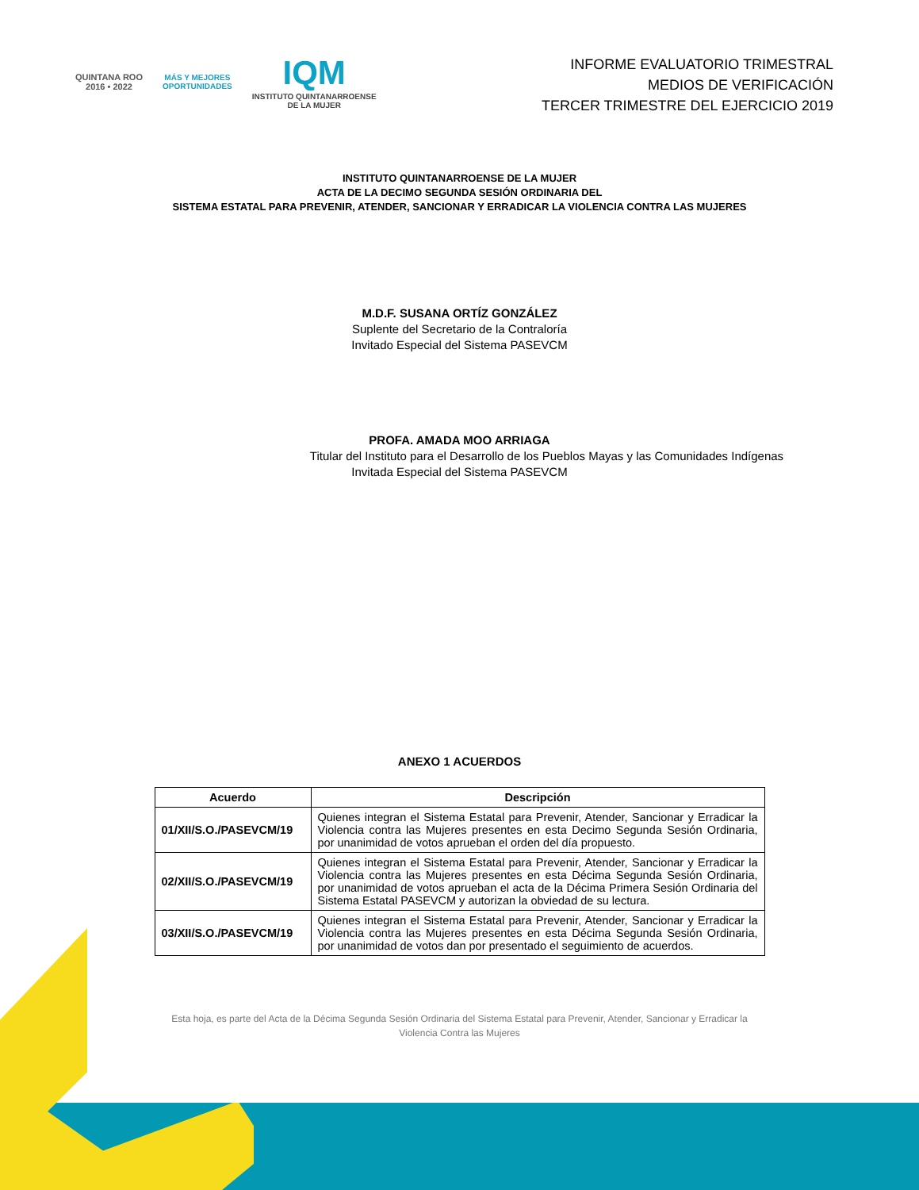QUINTANA ROO
2016 • 2022
MÁS Y MEJORES
OPORTUNIDADES
IQM
INSTITUTO QUINTANARROENSE
DE LA MUJER
INFORME EVALUATORIO TRIMESTRAL
MEDIOS DE VERIFICACIÓN
TERCER TRIMESTRE DEL EJERCICIO 2019
INSTITUTO QUINTANARROENSE DE LA MUJER
ACTA DE LA DECIMO SEGUNDA SESIÓN ORDINARIA DEL
SISTEMA ESTATAL PARA PREVENIR, ATENDER, SANCIONAR Y ERRADICAR LA VIOLENCIA CONTRA LAS MUJERES
M.D.F. SUSANA ORTÍZ GONZÁLEZ
Suplente del Secretario de la Contraloría
Invitado Especial del Sistema PASEVCM
PROFA. AMADA MOO ARRIAGA
Titular del Instituto para el Desarrollo de los Pueblos Mayas y las Comunidades Indígenas
Invitada Especial del Sistema PASEVCM
ANEXO 1 ACUERDOS
| Acuerdo | Descripción |
| --- | --- |
| 01/XII/S.O./PASEVCM/19 | Quienes integran el Sistema Estatal para Prevenir, Atender, Sancionar y Erradicar la Violencia contra las Mujeres presentes en esta Decimo Segunda Sesión Ordinaria, por unanimidad de votos aprueban el orden del día propuesto. |
| 02/XII/S.O./PASEVCM/19 | Quienes integran el Sistema Estatal para Prevenir, Atender, Sancionar y Erradicar la Violencia contra las Mujeres presentes en esta Décima Segunda Sesión Ordinaria, por unanimidad de votos aprueban el acta de la Décima Primera Sesión Ordinaria del Sistema Estatal PASEVCM y autorizan la obviedad de su lectura. |
| 03/XII/S.O./PASEVCM/19 | Quienes integran el Sistema Estatal para Prevenir, Atender, Sancionar y Erradicar la Violencia contra las Mujeres presentes en esta Décima Segunda Sesión Ordinaria, por unanimidad de votos dan por presentado el seguimiento de acuerdos. |
Esta hoja, es parte del Acta de la Décima Segunda Sesión Ordinaria del Sistema Estatal para Prevenir, Atender, Sancionar y Erradicar la Violencia Contra las Mujeres